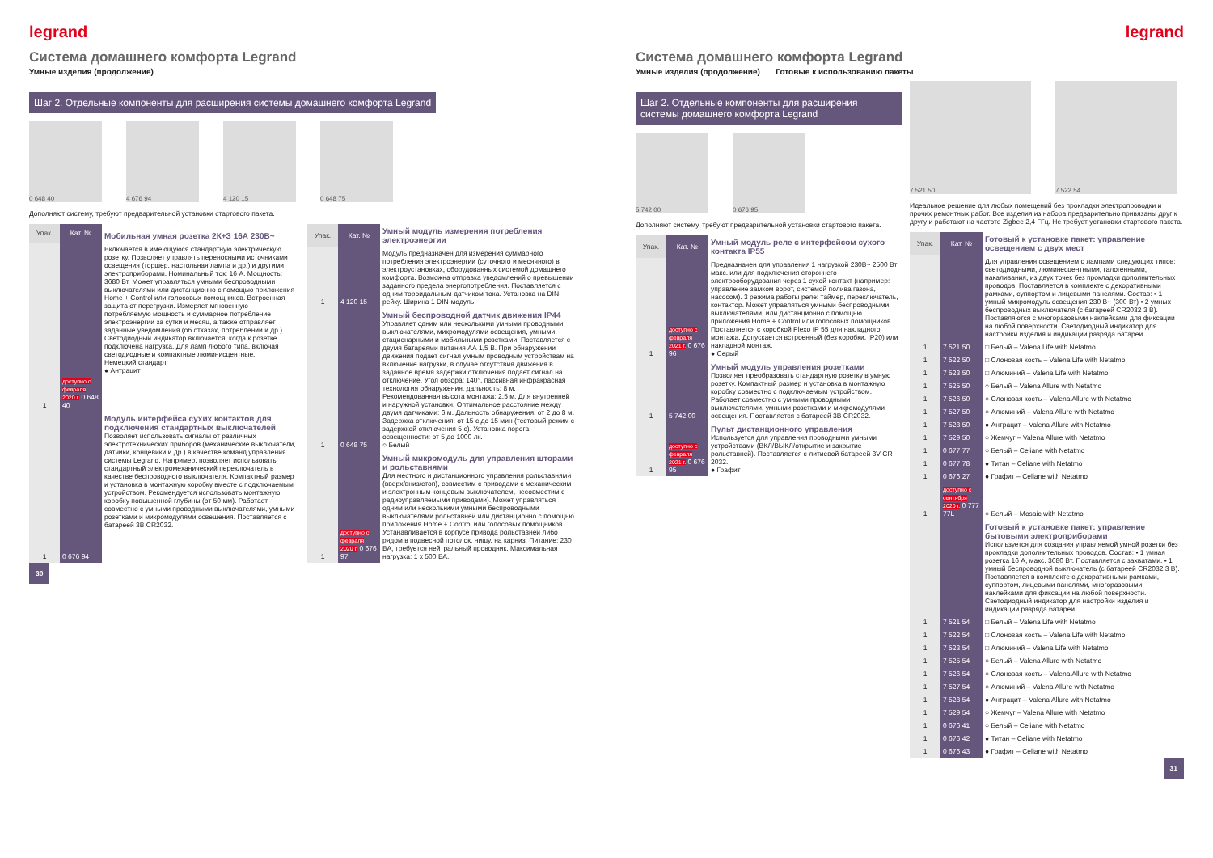legrand
Система домашнего комфорта Legrand
Умные изделия (продолжение)
Шаг 2. Отдельные компоненты для расширения системы домашнего комфорта Legrand
0 648 40 4 676 94 4 120 15 0 648 75
Дополняют систему, требуют предварительной установки стартового пакета.
| Упак. | Кат. № | Мобильная умная розетка 2К+З 16А 230В~ |
| 1 | доступно с февраля 2020 г. 0 648 40 | Включается в имеющуюся стандартную электрическую розетку. Позволяет управлять переносными источниками освещения (торшер, настольная лампа и др.) и другими электроприборами. Номинальный ток: 16 А. Мощность: 3680 Вт. Может управляться умными беспроводными выключателями или дистанционно с помощью приложения Home + Control или голосовых помощников. Встроенная защита от перегрузки. Измеряет мгновенную потребляемую мощность и суммарное потребление электроэнергии за сутки и месяц, а также отправляет заданные уведомления (об отказах, потреблении и др.). Светодиодный индикатор включается, когда к розетке подключена нагрузка. Для ламп любого типа, включая светодиодные и компактные люминисцентные. Немецкий стандарт ● Антрацит |
| 1 | 0 676 94 | Модуль интерфейса сухих контактов для подключения стандартных выключателей Позволяет использовать сигналы от различных электротехнических приборов (механические выключатели, датчики, концевики и др.) в качестве команд управления системы Legrand. Например, позволяет использовать стандартный электромеханический переключатель в качестве беспроводного выключателя. Компактный размер и установка в монтажную коробку вместе с подключаемым устройством. Рекомендуется использовать монтажную коробку повышенной глубины (от 50 мм). Работает совместно с умными проводными выключателями, умными розетками и микромодулями освещения. Поставляется с батареей 3В CR2032. |
| Упак. | Кат. № | Умный модуль измерения потребления электроэнергии |
| 1 | 4 120 15 | Модуль предназначен для измерения суммарного потребления электроэнергии (суточного и месячного) в электроустановках, оборудованных системой домашнего комфорта. Возможна отправка уведомлений о превышении заданного предела энергопотребления. Поставляется с одним тороидальным датчиком тока. Установка на DIN-рейку. Ширина 1 DIN-модуль. |
| 1 | 0 648 75 | Умный беспроводной датчик движения IP44 Управляет одним или несколькими умными проводными выключателями, микромодулями освещения, умными стационарными и мобильными розетками. Поставляется с двумя батареями питания АА 1,5 В. При обнаружении движения подает сигнал умным проводным устройствам на включение нагрузки, в случае отсутствия движения в заданное время задержки отключения подает сигнал на отключение. Угол обзора: 140°, пассивная инфракрасная технология обнаружения, дальность: 8 м. Рекомендованная высота монтажа: 2,5 м. Для внутренней и наружной установки. Оптимальное расстояние между двумя датчиками: 6 м. Дальность обнаружения: от 2 до 8 м. Задержка отключения: от 15 с до 15 мин (тестовый режим с задержкой отключения 5 с). Установка порога освещенности: от 5 до 1000 лк. ○ Белый |
| 1 | доступно с февраля 2020 г. 0 676 97 | Умный микромодуль для управления шторами и рольставнями Для местного и дистанционного управления рольставнями (вверх/вниз/стоп), совместим с приводами с механическим и электронным концевым выключателем, несовместим с радиоуправляемыми приводами). Может управляться одним или несколькими умными беспроводными выключателями рольставней или дистанционно с помощью приложения Home + Control или голосовых помощников. Устанавливается в корпусе привода рольставней либо рядом в подвесной потолок, нишу, на карниз. Питание: 230 ВА, требуется нейтральный проводник. Максимальная нагрузка: 1 x 500 ВА. |
30
legrand
Система домашнего комфорта Legrand
Умные изделия (продолжение) Готовые к использованию пакеты
Шаг 2. Отдельные компоненты для расширения системы домашнего комфорта Legrand
5 742 00 0 676 95
Дополняют систему, требуют предварительной установки стартового пакета.
| Упак. | Кат. № | Умный модуль реле с интерфейсом сухого контакта IP55 |
| 1 | доступно с февраля 2021 г. 0 676 96 | Предназначен для управления 1 нагрузкой 230В~ 2500 Вт макс. или для подключения стороннего электрооборудования через 1 сухой контакт (например: управление замком ворот, системой полива газона, насосом). 3 режима работы реле: таймер, переключатель, контактор. Может управляться умными беспроводными выключателями, или дистанционно с помощью приложения Home + Control или голосовых помощников. Поставляется с коробкой Plexo IP 55 для накладного монтажа. Допускается встроенный (без коробки, IP20) или накладной монтаж. ● Серый |
| 1 | 5 742 00 | Умный модуль управления розетками Позволяет преобразовать стандартную розетку в умную розетку. Компактный размер и установка в монтажную коробку совместно с подключаемым устройством. Работает совместно с умными проводными выключателями, умными розетками и микромодулями освещения. Поставляется с батареей 3В CR2032. |
| 1 | доступно с февраля 2021 г. 0 676 95 | Пульт дистанционного управления Используется для управления проводными умными устройствами (ВКЛ/ВЫКЛ/открытие и закрытие рольставней). Поставляется с литиевой батареей 3V CR 2032. ● Графит |
7 521 50 7 522 54
Идеальное решение для любых помещений без прокладки электропроводки и прочих ремонтных работ. Все изделия из набора предварительно привязаны друг к другу и работают на частоте Zigbee 2,4 ГГц. Не требует установки стартового пакета.
| Упак. | Кат. № | Готовый к установке пакет: управление освещением с двух мест |
| | | Для управления освещением с лампами следующих типов: светодиодными, люминесцентными, галогенными, накаливания, из двух точек без прокладки дополнительных проводов. Поставляется в комплекте с декоративными рамками, суппортом и лицевыми панелями. Состав: ▪ 1 умный микромодуль освещения 230 В~ (300 Вт) ▪ 2 умных беспроводных выключателя (с батареей CR2032 3 В). Поставляются с многоразовыми наклейками для фиксации на любой поверхности. Светодиодный индикатор для настройки изделия и индикации разряда батареи. |
| 1 | 7 521 50 | □ Белый – Valena Life with Netatmo |
| 1 | 7 522 50 | □ Слоновая кость – Valena Life with Netatmo |
| 1 | 7 523 50 | □ Алюминий – Valena Life with Netatmo |
| 1 | 7 525 50 | ○ Белый – Valena Allure with Netatmo |
| 1 | 7 526 50 | ○ Слоновая кость – Valena Allure with Netatmo |
| 1 | 7 527 50 | ○ Алюминий – Valena Allure with Netatmo |
| 1 | 7 528 50 | ● Антрацит – Valena Allure with Netatmo |
| 1 | 7 529 50 | ○ Жемчуг – Valena Allure with Netatmo |
| 1 | 0 677 77 | ○ Белый – Celiane with Netatmo |
| 1 | 0 677 78 | ● Титан – Celiane with Netatmo |
| 1 | 0 676 27 | ● Графит – Celiane with Netatmo |
| 1 | доступно с сентября 2020 г. 0 777 77L | ○ Белый – Mosaic with Netatmo |
| | | Готовый к установке пакет: управление бытовыми электроприборами Используется для создания управляемой умной розетки без прокладки дополнительных проводов. Состав: ▪ 1 умная розетка 16 А, макс. 3680 Вт. Поставляется с захватами. ▪ 1 умный беспроводной выключатель (с батареей CR2032 3 В). Поставляется в комплекте с декоративными рамками, суппортом, лицевыми панелями, многоразовыми наклейками для фиксации на любой поверхности. Светодиодный индикатор для настройки изделия и индикации разряда батареи. |
| 1 | 7 521 54 | □ Белый – Valena Life with Netatmo |
| 1 | 7 522 54 | □ Слоновая кость – Valena Life with Netatmo |
| 1 | 7 523 54 | □ Алюминий – Valena Life with Netatmo |
| 1 | 7 525 54 | ○ Белый – Valena Allure with Netatmo |
| 1 | 7 526 54 | ○ Слоновая кость – Valena Allure with Netatmo |
| 1 | 7 527 54 | ○ Алюминий – Valena Allure with Netatmo |
| 1 | 7 528 54 | ● Антрацит – Valena Allure with Netatmo |
| 1 | 7 529 54 | ○ Жемчуг – Valena Allure with Netatmo |
| 1 | 0 676 41 | ○ Белый – Celiane with Netatmo |
| 1 | 0 676 42 | ● Титан – Celiane with Netatmo |
| 1 | 0 676 43 | ● Графит – Celiane with Netatmo |
31